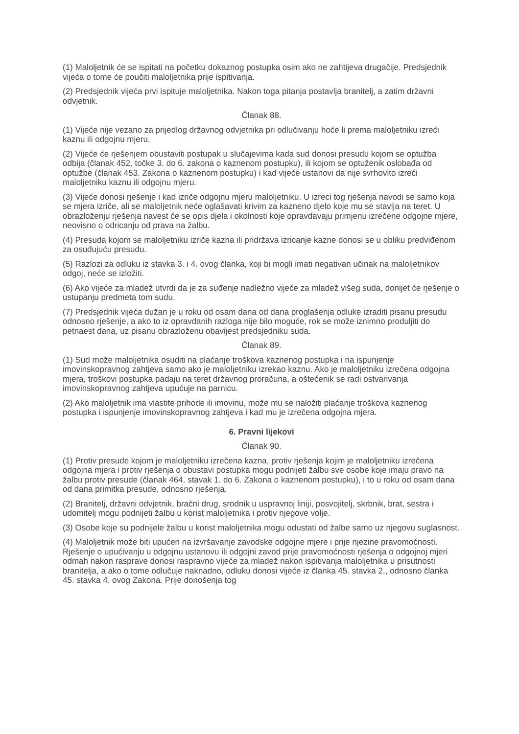(1) Maloljetnik će se ispitati na početku dokaznog postupka osim ako ne zahtijeva drugačije. Predsjednik vijeća o tome će poučiti maloljetnika prije ispitivanja.
(2) Predsjednik vijeća prvi ispituje maloljetnika. Nakon toga pitanja postavlja branitelj, a zatim državni odvjetnik.
Članak 88.
(1) Vijeće nije vezano za prijedlog državnog odvjetnika pri odlučivanju hoće li prema maloljetniku izreći kaznu ili odgojnu mjeru.
(2) Vijeće će rješenjem obustaviti postupak u slučajevima kada sud donosi presudu kojom se optužba odbija (članak 452. točke 3. do 6. zakona o kaznenom postupku), ili kojom se optuženik oslobađa od optužbe (članak 453. Zakona o kaznenom postupku) i kad vijeće ustanovi da nije svrhovito izreći maloljetniku kaznu ili odgojnu mjeru.
(3) Vijeće donosi rješenje i kad izriče odgojnu mjeru maloljetniku. U izreci tog rješenja navodi se samo koja se mjera izriče, ali se maloljetnik neće oglašavati krivim za kazneno djelo koje mu se stavlja na teret. U obrazloženju rješenja navest će se opis djela i okolnosti koje opravdavaju primjenu izrečene odgojne mjere, neovisno o odricanju od prava na žalbu.
(4) Presuda kojom se maloljetniku izriče kazna ili pridržava izricanje kazne donosi se u obliku predviđenom za osuđujuću presudu.
(5) Razlozi za odluku iz stavka 3. i 4. ovog članka, koji bi mogli imati negativan učinak na maloljetnikov odgoj, neće se izložiti.
(6) Ako vijeće za mladež utvrdi da je za suđenje nadležno vijeće za mladež višeg suda, donijet će rješenje o ustupanju predmeta tom sudu.
(7) Predsjednik vijeća dužan je u roku od osam dana od dana proglašenja odluke izraditi pisanu presudu odnosno rješenje, a ako to iz opravdanih razloga nije bilo moguće, rok se može iznimno produljiti do petnaest dana, uz pisanu obrazloženu obavijest predsjedniku suda.
Članak 89.
(1) Sud može maloljetnika osuditi na plaćanje troškova kaznenog postupka i na ispunjenje imovinskopravnog zahtjeva samo ako je maloljetniku izrekao kaznu. Ako je maloljetniku izrečena odgojna mjera, troškovi postupka padaju na teret državnog proračuna, a oštećenik se radi ostvarivanja imovinskopravnog zahtjeva upućuje na parnicu.
(2) Ako maloljetnik ima vlastite prihode ili imovinu, može mu se naložiti plaćanje troškova kaznenog postupka i ispunjenje imovinskopravnog zahtjeva i kad mu je izrečena odgojna mjera.
6. Pravni lijekovi
Članak 90.
(1) Protiv presude kojom je maloljetniku izrečena kazna, protiv rješenja kojim je maloljetniku izrečena odgojna mjera i protiv rješenja o obustavi postupka mogu podnijeti žalbu sve osobe koje imaju pravo na žalbu protiv presude (članak 464. stavak 1. do 6. Zakona o kaznenom postupku), i to u roku od osam dana od dana primitka presude, odnosno rješenja.
(2) Branitelj, državni odvjetnik, bračni drug, srodnik u uspravnoj liniji, posvojitelj, skrbnik, brat, sestra i udomitelj mogu podnijeti žalbu u korist maloljetnika i protiv njegove volje.
(3) Osobe koje su podnijele žalbu u korist maloljetnika mogu odustati od žalbe samo uz njegovu suglasnost.
(4) Maloljetnik može biti upućen na izvršavanje zavodske odgojne mjere i prije njezine pravomoćnosti. Rješenje o upućivanju u odgojnu ustanovu ili odgojni zavod prije pravomoćnosti rješenja o odgojnoj mjeri odmah nakon rasprave donosi raspravno vijeće za mladež nakon ispitivanja maloljetnika u prisutnosti branitelja, a ako o tome odlučuje naknadno, odluku donosi vijeće iz članka 45. stavka 2., odnosno članka 45. stavka 4. ovog Zakona. Prije donošenja tog